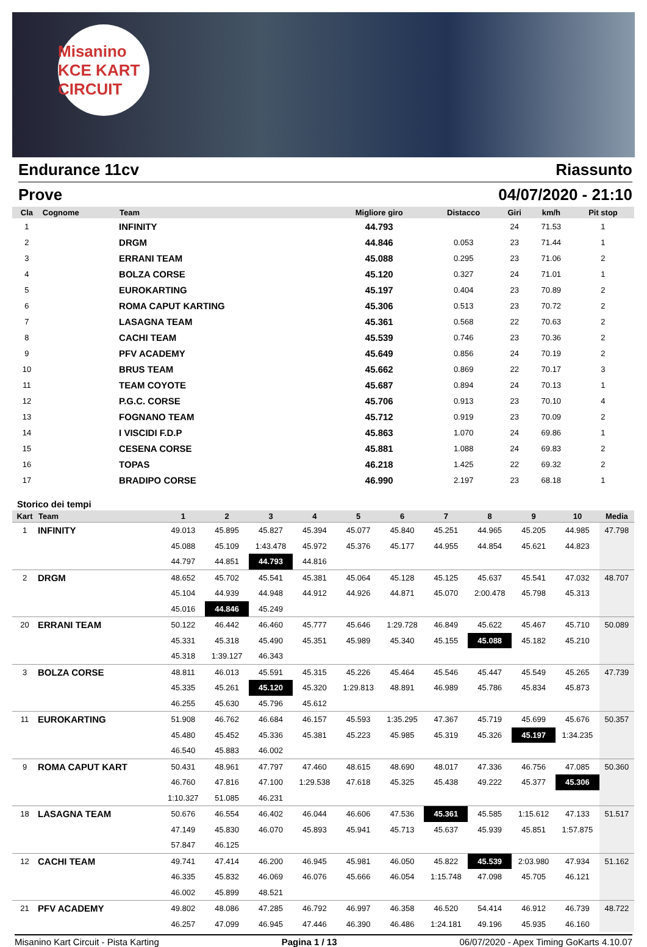Misanino KCE KART CIRCUIT
Endurance 11cv Riassunto
Prove 04/07/2020 - 21:10
| Cla | Cognome | Team | Migliore giro | Distacco | Giri | km/h | Pit stop |
| --- | --- | --- | --- | --- | --- | --- | --- |
| 1 | | INFINITY | 44.793 | | 24 | 71.53 | 1 |
| 2 | | DRGM | 44.846 | 0.053 | 23 | 71.44 | 1 |
| 3 | | ERRANI TEAM | 45.088 | 0.295 | 23 | 71.06 | 2 |
| 4 | | BOLZA CORSE | 45.120 | 0.327 | 24 | 71.01 | 1 |
| 5 | | EUROKARTING | 45.197 | 0.404 | 23 | 70.89 | 2 |
| 6 | | ROMA CAPUT KARTING | 45.306 | 0.513 | 23 | 70.72 | 2 |
| 7 | | LASAGNA TEAM | 45.361 | 0.568 | 22 | 70.63 | 2 |
| 8 | | CACHI TEAM | 45.539 | 0.746 | 23 | 70.36 | 2 |
| 9 | | PFV ACADEMY | 45.649 | 0.856 | 24 | 70.19 | 2 |
| 10 | | BRUS TEAM | 45.662 | 0.869 | 22 | 70.17 | 3 |
| 11 | | TEAM COYOTE | 45.687 | 0.894 | 24 | 70.13 | 1 |
| 12 | | P.G.C. CORSE | 45.706 | 0.913 | 23 | 70.10 | 4 |
| 13 | | FOGNANO TEAM | 45.712 | 0.919 | 23 | 70.09 | 2 |
| 14 | | I VISCIDI F.D.P | 45.863 | 1.070 | 24 | 69.86 | 1 |
| 15 | | CESENA CORSE | 45.881 | 1.088 | 24 | 69.83 | 2 |
| 16 | | TOPAS | 46.218 | 1.425 | 22 | 69.32 | 2 |
| 17 | | BRADIPO CORSE | 46.990 | 2.197 | 23 | 68.18 | 1 |
Storico dei tempi
| Kart | Team | 1 | 2 | 3 | 4 | 5 | 6 | 7 | 8 | 9 | 10 | Media |
| --- | --- | --- | --- | --- | --- | --- | --- | --- | --- | --- | --- | --- |
| 1 | INFINITY | 49.013 | 45.895 | 45.827 | 45.394 | 45.077 | 45.840 | 45.251 | 44.965 | 45.205 | 44.985 | 47.798 |
| | | 45.088 | 45.109 | 1:43.478 | 45.972 | 45.376 | 45.177 | 44.955 | 44.854 | 45.621 | 44.823 | |
| | | 44.797 | 44.851 | 44.793 | 44.816 | | | | | | | |
| 2 | DRGM | 48.652 | 45.702 | 45.541 | 45.381 | 45.064 | 45.128 | 45.125 | 45.637 | 45.541 | 47.032 | 48.707 |
| | | 45.104 | 44.939 | 44.948 | 44.912 | 44.926 | 44.871 | 45.070 | 2:00.478 | 45.798 | 45.313 | |
| | | 45.016 | 44.846 | 45.249 | | | | | | | | |
| 20 | ERRANI TEAM | 50.122 | 46.442 | 46.460 | 45.777 | 45.646 | 1:29.728 | 46.849 | 45.622 | 45.467 | 45.710 | 50.089 |
| | | 45.331 | 45.318 | 45.490 | 45.351 | 45.989 | 45.340 | 45.155 | 45.088 | 45.182 | 45.210 | |
| | | 45.318 | 1:39.127 | 46.343 | | | | | | | | |
| 3 | BOLZA CORSE | 48.811 | 46.013 | 45.591 | 45.315 | 45.226 | 45.464 | 45.546 | 45.447 | 45.549 | 45.265 | 47.739 |
| | | 45.335 | 45.261 | 45.120 | 45.320 | 1:29.813 | 48.891 | 46.989 | 45.786 | 45.834 | 45.873 | |
| | | 46.255 | 45.630 | 45.796 | 45.612 | | | | | | | |
| 11 | EUROKARTING | 51.908 | 46.762 | 46.684 | 46.157 | 45.593 | 1:35.295 | 47.367 | 45.719 | 45.699 | 45.676 | 50.357 |
| | | 45.480 | 45.452 | 45.336 | 45.381 | 45.223 | 45.985 | 45.319 | 45.326 | 45.197 | 1:34.235 | |
| | | 46.540 | 45.883 | 46.002 | | | | | | | | |
| 9 | ROMA CAPUT KART | 50.431 | 48.961 | 47.797 | 47.460 | 48.615 | 48.690 | 48.017 | 47.336 | 46.756 | 47.085 | 50.360 |
| | | 46.760 | 47.816 | 47.100 | 1:29.538 | 47.618 | 45.325 | 45.438 | 49.222 | 45.377 | 45.306 | |
| | | 1:10.327 | 51.085 | 46.231 | | | | | | | | |
| 18 | LASAGNA TEAM | 50.676 | 46.554 | 46.402 | 46.044 | 46.606 | 47.536 | 45.361 | 45.585 | 1:15.612 | 47.133 | 51.517 |
| | | 47.149 | 45.830 | 46.070 | 45.893 | 45.941 | 45.713 | 45.637 | 45.939 | 45.851 | 1:57.875 | |
| | | 57.847 | 46.125 | | | | | | | | | |
| 12 | CACHI TEAM | 49.741 | 47.414 | 46.200 | 46.945 | 45.981 | 46.050 | 45.822 | 45.539 | 2:03.980 | 47.934 | 51.162 |
| | | 46.335 | 45.832 | 46.069 | 46.076 | 45.666 | 46.054 | 1:15.748 | 47.098 | 45.705 | 46.121 | |
| | | 46.002 | 45.899 | 48.521 | | | | | | | | |
| 21 | PFV ACADEMY | 49.802 | 48.086 | 47.285 | 46.792 | 46.997 | 46.358 | 46.520 | 54.414 | 46.912 | 46.739 | 48.722 |
| | | 46.257 | 47.099 | 46.945 | 47.446 | 46.390 | 46.486 | 1:24.181 | 49.196 | 45.935 | 46.160 | |
Misanino Kart Circuit - Pista Karting Pagina 1 / 13 06/07/2020 - Apex Timing GoKarts 4.10.07